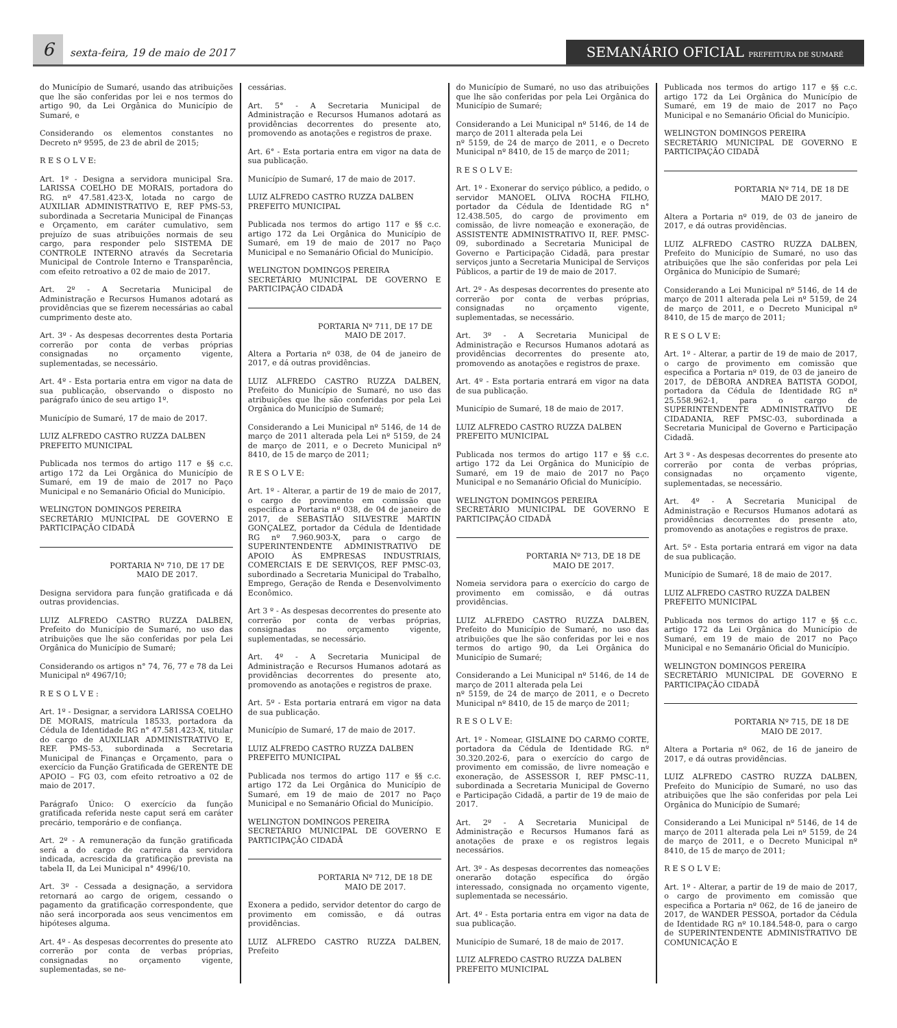6
sexta-feira, 19 de maio de 2017
SEMANÁRIO OFICIAL PREFEITURA DE SUMARÉ
do Município de Sumaré, usando das atribuições que lhe são conferidas por lei e nos termos do artigo 90, da Lei Orgânica do Município de Sumaré, e
Considerando os elementos constantes no Decreto nº 9595, de 23 de abril de 2015;
R E S O L V E:
Art. 1º - Designa a servidora municipal Sra. LARISSA COELHO DE MORAIS, portadora do RG. nº 47.581.423-X, lotada no cargo de AUXILIAR ADMINISTRATIVO E, REF PMS-53, subordinada a Secretaria Municipal de Finanças e Orçamento, em caráter cumulativo, sem prejuízo de suas atribuições normais de seu cargo, para responder pelo SISTEMA DE CONTROLE INTERNO através da Secretaria Municipal de Controle Interno e Transparência, com efeito retroativo a 02 de maio de 2017.
Art. 2º - A Secretaria Municipal de Administração e Recursos Humanos adotará as providências que se fizerem necessárias ao cabal cumprimento deste ato.
Art. 3º - As despesas decorrentes desta Portaria correrão por conta de verbas próprias consignadas no orçamento vigente, suplementadas, se necessário.
Art. 4º - Esta portaria entra em vigor na data de sua publicação, observando o disposto no parágrafo único de seu artigo 1º.
Município de Sumaré, 17 de maio de 2017.
LUIZ ALFREDO CASTRO RUZZA DALBEN
PREFEITO MUNICIPAL
Publicada nos termos do artigo 117 e §§ c.c. artigo 172 da Lei Orgânica do Município de Sumaré, em 19 de maio de 2017 no Paço Municipal e no Semanário Oficial do Município.
WELINGTON DOMINGOS PEREIRA
SECRETÁRIO MUNICIPAL DE GOVERNO E PARTICIPAÇÃO CIDADÃ
PORTARIA Nº 710, DE 17 DE MAIO DE 2017.
Designa servidora para função gratificada e dá outras providencias.
LUIZ ALFREDO CASTRO RUZZA DALBEN, Prefeito do Município de Sumaré, no uso das atribuições que lhe são conferidas por pela Lei Orgânica do Município de Sumaré;
Considerando os artigos n° 74, 76, 77 e 78 da Lei Municipal nº 4967/10;
R E S O L V E :
Art. 1º - Designar, a servidora LARISSA COELHO DE MORAIS, matrícula 18533, portadora da Cédula de Identidade RG n° 47.581.423-X, titular do cargo de AUXILIAR ADMINISTRATIVO E, REF. PMS-53, subordinada a Secretaria Municipal de Finanças e Orçamento, para o exercício da Função Gratificada de GERENTE DE APOIO – FG 03, com efeito retroativo a 02 de maio de 2017.
Parágrafo Único: O exercício da função gratificada referida neste caput será em caráter precário, temporário e de confiança.
Art. 2º - A remuneração da função gratificada será a do cargo de carreira da servidora indicada, acrescida da gratificação prevista na tabela II, da Lei Municipal n° 4996/10.
Art. 3º - Cessada a designação, a servidora retornará ao cargo de origem, cessando o pagamento da gratificação correspondente, que não será incorporada aos seus vencimentos em hipóteses alguma.
Art. 4º - As despesas decorrentes do presente ato correrão por conta de verbas próprias, consignadas no orçamento vigente, suplementadas, se ne-
cessárias.
Art. 5° - A Secretaria Municipal de Administração e Recursos Humanos adotará as providências decorrentes do presente ato, promovendo as anotações e registros de praxe.
Art. 6° - Esta portaria entra em vigor na data de sua publicação.
Município de Sumaré, 17 de maio de 2017.
LUIZ ALFREDO CASTRO RUZZA DALBEN
PREFEITO MUNICIPAL
Publicada nos termos do artigo 117 e §§ c.c. artigo 172 da Lei Orgânica do Município de Sumaré, em 19 de maio de 2017 no Paço Municipal e no Semanário Oficial do Município.
WELINGTON DOMINGOS PEREIRA
SECRETÁRIO MUNICIPAL DE GOVERNO E PARTICIPAÇÃO CIDADÃ
PORTARIA Nº 711, DE 17 DE MAIO DE 2017.
Altera a Portaria nº 038, de 04 de janeiro de 2017, e dá outras providências.
LUIZ ALFREDO CASTRO RUZZA DALBEN, Prefeito do Município de Sumaré, no uso das atribuições que lhe são conferidas por pela Lei Orgânica do Município de Sumaré;
Considerando a Lei Municipal nº 5146, de 14 de março de 2011 alterada pela Lei nº 5159, de 24 de março de 2011, e o Decreto Municipal nº 8410, de 15 de março de 2011;
R E S O L V E:
Art. 1º - Alterar, a partir de 19 de maio de 2017, o cargo de provimento em comissão que especifica a Portaria nº 038, de 04 de janeiro de 2017, de SEBASTIÃO SILVESTRE MARTIN GONÇALEZ, portador da Cédula de Identidade RG nº 7.960.903-X, para o cargo de SUPERINTENDENTE ADMINISTRATIVO DE APOIO ÀS EMPRESAS INDUSTRIAIS, COMERCIAIS E DE SERVIÇOS, REF PMSC-03, subordinado a Secretaria Municipal do Trabalho, Emprego, Geração de Renda e Desenvolvimento Econômico.
Art 3 º - As despesas decorrentes do presente ato correrão por conta de verbas próprias, consignadas no orçamento vigente, suplementadas, se necessário.
Art. 4º - A Secretaria Municipal de Administração e Recursos Humanos adotará as providências decorrentes do presente ato, promovendo as anotações e registros de praxe.
Art. 5º - Esta portaria entrará em vigor na data de sua publicação.
Município de Sumaré, 17 de maio de 2017.
LUIZ ALFREDO CASTRO RUZZA DALBEN
PREFEITO MUNICIPAL
Publicada nos termos do artigo 117 e §§ c.c. artigo 172 da Lei Orgânica do Município de Sumaré, em 19 de maio de 2017 no Paço Municipal e no Semanário Oficial do Município.
WELINGTON DOMINGOS PEREIRA
SECRETÁRIO MUNICIPAL DE GOVERNO E PARTICIPAÇÃO CIDADÃ
PORTARIA Nº 712, DE 18 DE MAIO DE 2017.
Exonera a pedido, servidor detentor do cargo de provimento em comissão, e dá outras providências.
LUIZ ALFREDO CASTRO RUZZA DALBEN, Prefeito
do Município de Sumaré, no uso das atribuições que lhe são conferidas por pela Lei Orgânica do Município de Sumaré;
Considerando a Lei Municipal nº 5146, de 14 de março de 2011 alterada pela Lei
nº 5159, de 24 de março de 2011, e o Decreto Municipal nº 8410, de 15 de março de 2011;
R E S O L V E:
Art. 1º - Exonerar do serviço público, a pedido, o servidor MANOEL OLIVA ROCHA FILHO, portador da Cédula de Identidade RG n° 12.438.505, do cargo de provimento em comissão, de livre nomeação e exoneração, de ASSISTENTE ADMINISTRATIVO II, REF. PMSC-09, subordinado a Secretaria Municipal de Governo e Participação Cidadã, para prestar serviços junto a Secretaria Municipal de Serviços Públicos, a partir de 19 de maio de 2017.
Art. 2º - As despesas decorrentes do presente ato correrão por conta de verbas próprias, consignadas no orçamento vigente, suplementadas, se necessário.
Art. 3º - A Secretaria Municipal de Administração e Recursos Humanos adotará as providências decorrentes do presente ato, promovendo as anotações e registros de praxe.
Art. 4º - Esta portaria entrará em vigor na data de sua publicação.
Município de Sumaré, 18 de maio de 2017.
LUIZ ALFREDO CASTRO RUZZA DALBEN
PREFEITO MUNICIPAL
Publicada nos termos do artigo 117 e §§ c.c. artigo 172 da Lei Orgânica do Município de Sumaré, em 19 de maio de 2017 no Paço Municipal e no Semanário Oficial do Município.
WELINGTON DOMINGOS PEREIRA
SECRETÁRIO MUNICIPAL DE GOVERNO E PARTICIPAÇÃO CIDADÃ
PORTARIA Nº 713, DE 18 DE MAIO DE 2017.
Nomeia servidora para o exercício do cargo de provimento em comissão, e dá outras providências.
LUIZ ALFREDO CASTRO RUZZA DALBEN, Prefeito do Município de Sumaré, no uso das atribuições que lhe são conferidas por lei e nos termos do artigo 90, da Lei Orgânica do Município de Sumaré;
Considerando a Lei Municipal nº 5146, de 14 de março de 2011 alterada pela Lei
nº 5159, de 24 de março de 2011, e o Decreto Municipal nº 8410, de 15 de março de 2011;
R E S O L V E:
Art. 1º - Nomear, GISLAINE DO CARMO CORTE, portadora da Cédula de Identidade RG. nº 30.320.202-6, para o exercício do cargo de provimento em comissão, de livre nomeação e exoneração, de ASSESSOR I, REF PMSC-11, subordinada a Secretaria Municipal de Governo e Participação Cidadã, a partir de 19 de maio de 2017.
Art. 2º - A Secretaria Municipal de Administração e Recursos Humanos fará as anotações de praxe e os registros legais necessários.
Art. 3º - As despesas decorrentes das nomeações onerarão dotação específica do órgão interessado, consignada no orçamento vigente, suplementada se necessário.
Art. 4º - Esta portaria entra em vigor na data de sua publicação.
Município de Sumaré, 18 de maio de 2017.
LUIZ ALFREDO CASTRO RUZZA DALBEN
PREFEITO MUNICIPAL
Publicada nos termos do artigo 117 e §§ c.c. artigo 172 da Lei Orgânica do Município de Sumaré, em 19 de maio de 2017 no Paço Municipal e no Semanário Oficial do Município.
WELINGTON DOMINGOS PEREIRA
SECRETÁRIO MUNICIPAL DE GOVERNO E PARTICIPAÇÃO CIDADÃ
PORTARIA Nº 714, DE 18 DE MAIO DE 2017.
Altera a Portaria nº 019, de 03 de janeiro de 2017, e dá outras providências.
LUIZ ALFREDO CASTRO RUZZA DALBEN, Prefeito do Município de Sumaré, no uso das atribuições que lhe são conferidas por pela Lei Orgânica do Município de Sumaré;
Considerando a Lei Municipal nº 5146, de 14 de março de 2011 alterada pela Lei nº 5159, de 24 de março de 2011, e o Decreto Municipal nº 8410, de 15 de março de 2011;
R E S O L V E:
Art. 1º - Alterar, a partir de 19 de maio de 2017, o cargo de provimento em comissão que especifica a Portaria nº 019, de 03 de janeiro de 2017, de DÉBORA ANDREA BATISTA GODOI, portadora da Cédula de Identidade RG nº 25.558.962-1, para o cargo de SUPERINTENDENTE ADMINISTRATIVO DE CIDADANIA, REF PMSC-03, subordinada a Secretaria Municipal de Governo e Participação Cidadã.
Art 3 º - As despesas decorrentes do presente ato correrão por conta de verbas próprias, consignadas no orçamento vigente, suplementadas, se necessário.
Art. 4º - A Secretaria Municipal de Administração e Recursos Humanos adotará as providências decorrentes do presente ato, promovendo as anotações e registros de praxe.
Art. 5º - Esta portaria entrará em vigor na data de sua publicação.
Município de Sumaré, 18 de maio de 2017.
LUIZ ALFREDO CASTRO RUZZA DALBEN
PREFEITO MUNICIPAL
Publicada nos termos do artigo 117 e §§ c.c. artigo 172 da Lei Orgânica do Município de Sumaré, em 19 de maio de 2017 no Paço Municipal e no Semanário Oficial do Município.
WELINGTON DOMINGOS PEREIRA
SECRETÁRIO MUNICIPAL DE GOVERNO E PARTICIPAÇÃO CIDADÃ
PORTARIA Nº 715, DE 18 DE MAIO DE 2017.
Altera a Portaria nº 062, de 16 de janeiro de 2017, e dá outras providências.
LUIZ ALFREDO CASTRO RUZZA DALBEN, Prefeito do Município de Sumaré, no uso das atribuições que lhe são conferidas por pela Lei Orgânica do Município de Sumaré;
Considerando a Lei Municipal nº 5146, de 14 de março de 2011 alterada pela Lei nº 5159, de 24 de março de 2011, e o Decreto Municipal nº 8410, de 15 de março de 2011;
R E S O L V E:
Art. 1º - Alterar, a partir de 19 de maio de 2017, o cargo de provimento em comissão que especifica a Portaria nº 062, de 16 de janeiro de 2017, de WANDER PESSOA, portador da Cédula de Identidade RG nº 10.184.548-0, para o cargo de SUPERINTENDENTE ADMINISTRATIVO DE COMUNICAÇÃO E